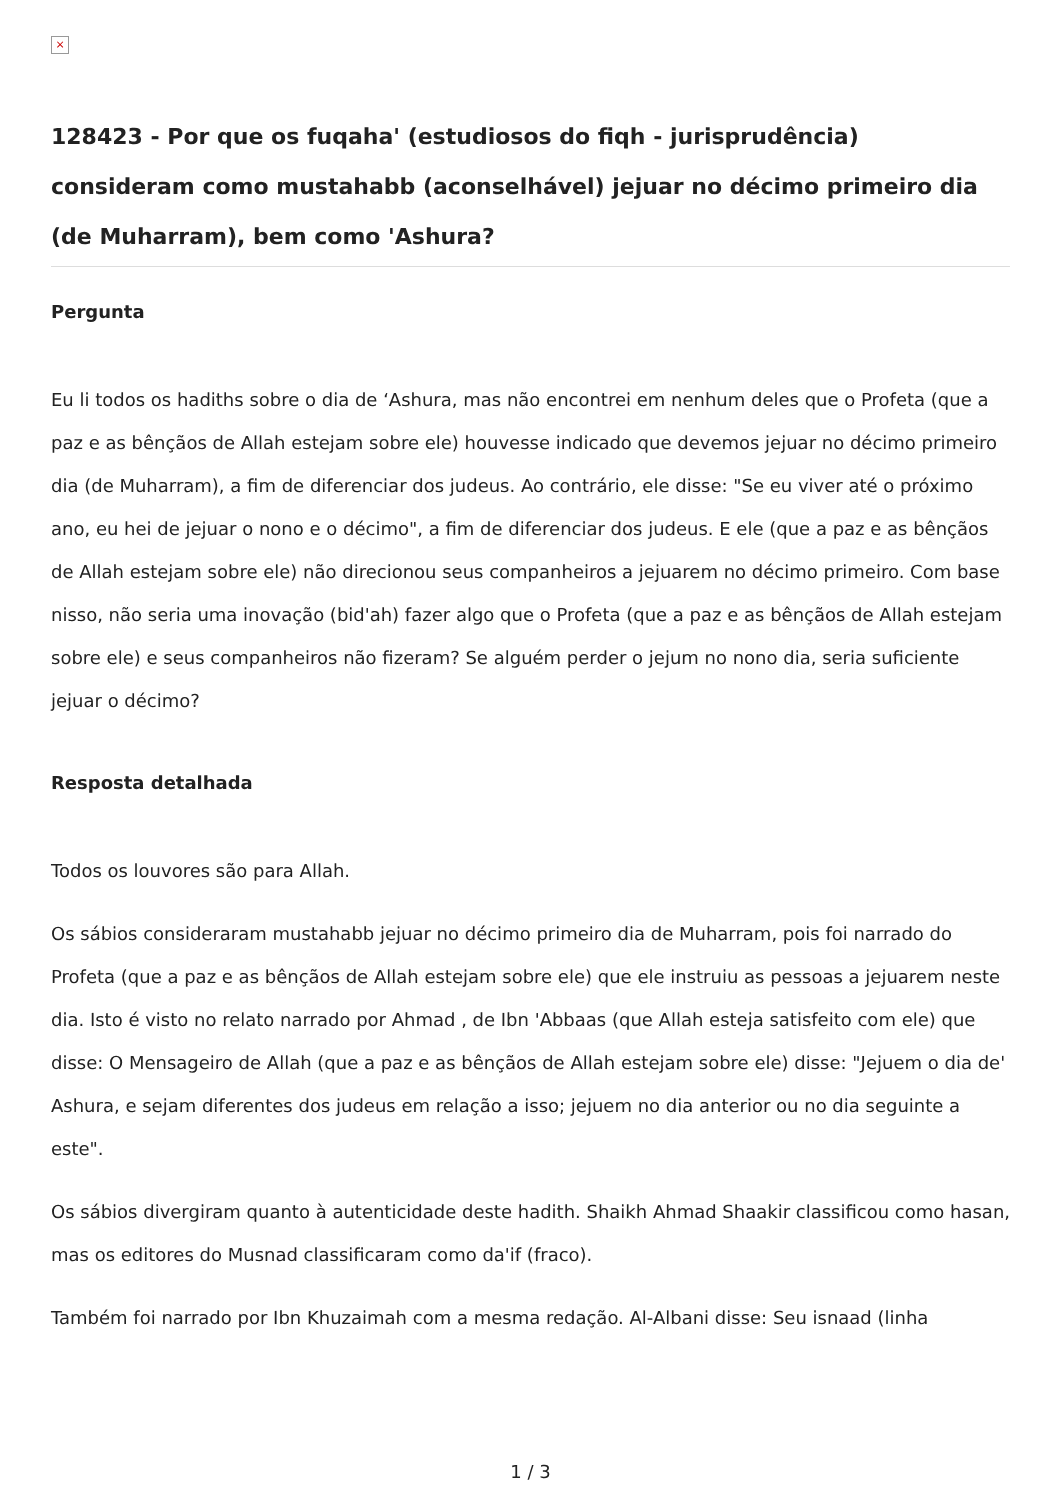×
128423 - Por que os fuqaha' (estudiosos do fiqh - jurisprudência) consideram como mustahabb (aconselhável) jejuar no décimo primeiro dia (de Muharram), bem como 'Ashura?
Pergunta
Eu li todos os hadiths sobre o dia de ‘Ashura, mas não encontrei em nenhum deles que o Profeta (que a paz e as bênçãos de Allah estejam sobre ele) houvesse indicado que devemos jejuar no décimo primeiro dia (de Muharram), a fim de diferenciar dos judeus. Ao contrário, ele disse: "Se eu viver até o próximo ano, eu hei de jejuar o nono e o décimo", a fim de diferenciar dos judeus. E ele (que a paz e as bênçãos de Allah estejam sobre ele) não direcionou seus companheiros a jejuarem no décimo primeiro. Com base nisso, não seria uma inovação (bid'ah) fazer algo que o Profeta (que a paz e as bênçãos de Allah estejam sobre ele) e seus companheiros não fizeram? Se alguém perder o jejum no nono dia, seria suficiente jejuar o décimo?
Resposta detalhada
Todos os louvores são para Allah.
Os sábios consideraram mustahabb jejuar no décimo primeiro dia de Muharram, pois foi narrado do Profeta (que a paz e as bênçãos de Allah estejam sobre ele) que ele instruiu as pessoas a jejuarem neste dia. Isto é visto no relato narrado por Ahmad , de Ibn 'Abbaas (que Allah esteja satisfeito com ele) que disse: O Mensageiro de Allah (que a paz e as bênçãos de Allah estejam sobre ele) disse: "Jejuem o dia de' Ashura, e sejam diferentes dos judeus em relação a isso; jejuem no dia anterior ou no dia seguinte a este".
Os sábios divergiram quanto à autenticidade deste hadith. Shaikh Ahmad Shaakir classificou como hasan, mas os editores do Musnad classificaram como da'if (fraco).
Também foi narrado por Ibn Khuzaimah com a mesma redação. Al-Albani disse: Seu isnaad (linha
1 / 3